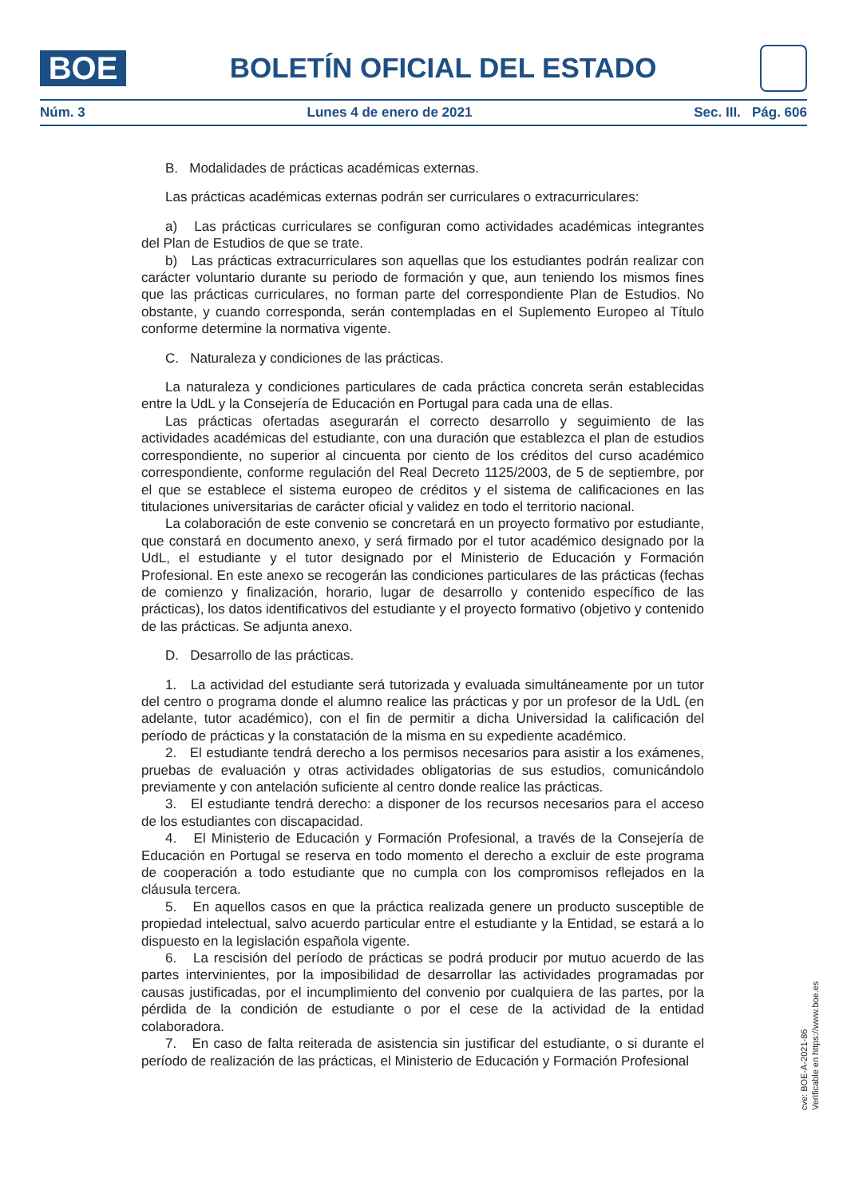BOE
BOLETÍN OFICIAL DEL ESTADO
Núm. 3 Lunes 4 de enero de 2021 Sec. III. Pág. 606
B. Modalidades de prácticas académicas externas.
Las prácticas académicas externas podrán ser curriculares o extracurriculares:
a) Las prácticas curriculares se configuran como actividades académicas integrantes del Plan de Estudios de que se trate.
b) Las prácticas extracurriculares son aquellas que los estudiantes podrán realizar con carácter voluntario durante su periodo de formación y que, aun teniendo los mismos fines que las prácticas curriculares, no forman parte del correspondiente Plan de Estudios. No obstante, y cuando corresponda, serán contempladas en el Suplemento Europeo al Título conforme determine la normativa vigente.
C. Naturaleza y condiciones de las prácticas.
La naturaleza y condiciones particulares de cada práctica concreta serán establecidas entre la UdL y la Consejería de Educación en Portugal para cada una de ellas.
Las prácticas ofertadas asegurarán el correcto desarrollo y seguimiento de las actividades académicas del estudiante, con una duración que establezca el plan de estudios correspondiente, no superior al cincuenta por ciento de los créditos del curso académico correspondiente, conforme regulación del Real Decreto 1125/2003, de 5 de septiembre, por el que se establece el sistema europeo de créditos y el sistema de calificaciones en las titulaciones universitarias de carácter oficial y validez en todo el territorio nacional.
La colaboración de este convenio se concretará en un proyecto formativo por estudiante, que constará en documento anexo, y será firmado por el tutor académico designado por la UdL, el estudiante y el tutor designado por el Ministerio de Educación y Formación Profesional. En este anexo se recogerán las condiciones particulares de las prácticas (fechas de comienzo y finalización, horario, lugar de desarrollo y contenido específico de las prácticas), los datos identificativos del estudiante y el proyecto formativo (objetivo y contenido de las prácticas. Se adjunta anexo.
D. Desarrollo de las prácticas.
1. La actividad del estudiante será tutorizada y evaluada simultáneamente por un tutor del centro o programa donde el alumno realice las prácticas y por un profesor de la UdL (en adelante, tutor académico), con el fin de permitir a dicha Universidad la calificación del período de prácticas y la constatación de la misma en su expediente académico.
2. El estudiante tendrá derecho a los permisos necesarios para asistir a los exámenes, pruebas de evaluación y otras actividades obligatorias de sus estudios, comunicándolo previamente y con antelación suficiente al centro donde realice las prácticas.
3. El estudiante tendrá derecho: a disponer de los recursos necesarios para el acceso de los estudiantes con discapacidad.
4. El Ministerio de Educación y Formación Profesional, a través de la Consejería de Educación en Portugal se reserva en todo momento el derecho a excluir de este programa de cooperación a todo estudiante que no cumpla con los compromisos reflejados en la cláusula tercera.
5. En aquellos casos en que la práctica realizada genere un producto susceptible de propiedad intelectual, salvo acuerdo particular entre el estudiante y la Entidad, se estará a lo dispuesto en la legislación española vigente.
6. La rescisión del período de prácticas se podrá producir por mutuo acuerdo de las partes intervinientes, por la imposibilidad de desarrollar las actividades programadas por causas justificadas, por el incumplimiento del convenio por cualquiera de las partes, por la pérdida de la condición de estudiante o por el cese de la actividad de la entidad colaboradora.
7. En caso de falta reiterada de asistencia sin justificar del estudiante, o si durante el período de realización de las prácticas, el Ministerio de Educación y Formación Profesional
cve: BOE-A-2021-86
Verificable en https://www.boe.es